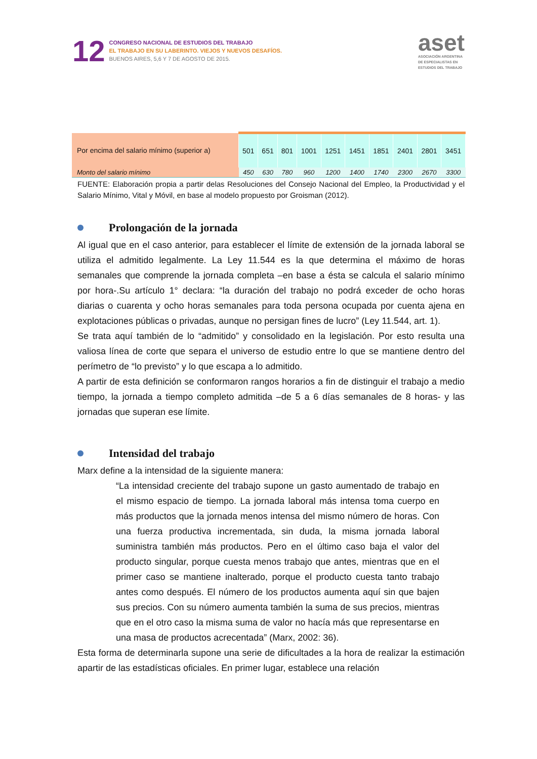12
CONGRESO NACIONAL DE ESTUDIOS DEL TRABAJO
EL TRABAJO EN SU LABERINTO. VIEJOS Y NUEVOS DESAFÍOS.
BUENOS AIRES, 5,6 Y 7 DE AGOSTO DE 2015.
aset
ASOCIACIÓN ARGENTINA
DE ESPECIALISTAS EN
ESTUDIOS DEL TRABAJO
| Por encima del salario mínimo (superior a) | 501 | 651 | 801 | 1001 | 1251 | 1451 | 1851 | 2401 | 2801 | 3451 |
| Monto del salario mínimo | 450 | 630 | 780 | 960 | 1200 | 1400 | 1740 | 2300 | 2670 | 3300 |
FUENTE: Elaboración propia a partir delas Resoluciones del Consejo Nacional del Empleo, la Productividad y el Salario Mínimo, Vital y Móvil, en base al modelo propuesto por Groisman (2012).
Prolongación de la jornada
Al igual que en el caso anterior, para establecer el límite de extensión de la jornada laboral se utiliza el admitido legalmente. La Ley 11.544 es la que determina el máximo de horas semanales que comprende la jornada completa –en base a ésta se calcula el salario mínimo por hora-.Su artículo 1° declara: “la duración del trabajo no podrá exceder de ocho horas diarias o cuarenta y ocho horas semanales para toda persona ocupada por cuenta ajena en explotaciones públicas o privadas, aunque no persigan fines de lucro” (Ley 11.544, art. 1).
Se trata aquí también de lo “admitido” y consolidado en la legislación. Por esto resulta una valiosa línea de corte que separa el universo de estudio entre lo que se mantiene dentro del perímetro de “lo previsto” y lo que escapa a lo admitido.
A partir de esta definición se conformaron rangos horarios a fin de distinguir el trabajo a medio tiempo, la jornada a tiempo completo admitida –de 5 a 6 días semanales de 8 horas- y las jornadas que superan ese límite.
Intensidad del trabajo
Marx define a la intensidad de la siguiente manera:
“La intensidad creciente del trabajo supone un gasto aumentado de trabajo en el mismo espacio de tiempo. La jornada laboral más intensa toma cuerpo en más productos que la jornada menos intensa del mismo número de horas. Con una fuerza productiva incrementada, sin duda, la misma jornada laboral suministra también más productos. Pero en el último caso baja el valor del producto singular, porque cuesta menos trabajo que antes, mientras que en el primer caso se mantiene inalterado, porque el producto cuesta tanto trabajo antes como después. El número de los productos aumenta aquí sin que bajen sus precios. Con su número aumenta también la suma de sus precios, mientras que en el otro caso la misma suma de valor no hacía más que representarse en una masa de productos acrecentada” (Marx, 2002: 36).
Esta forma de determinarla supone una serie de dificultades a la hora de realizar la estimación apartir de las estadísticas oficiales. En primer lugar, establece una relación